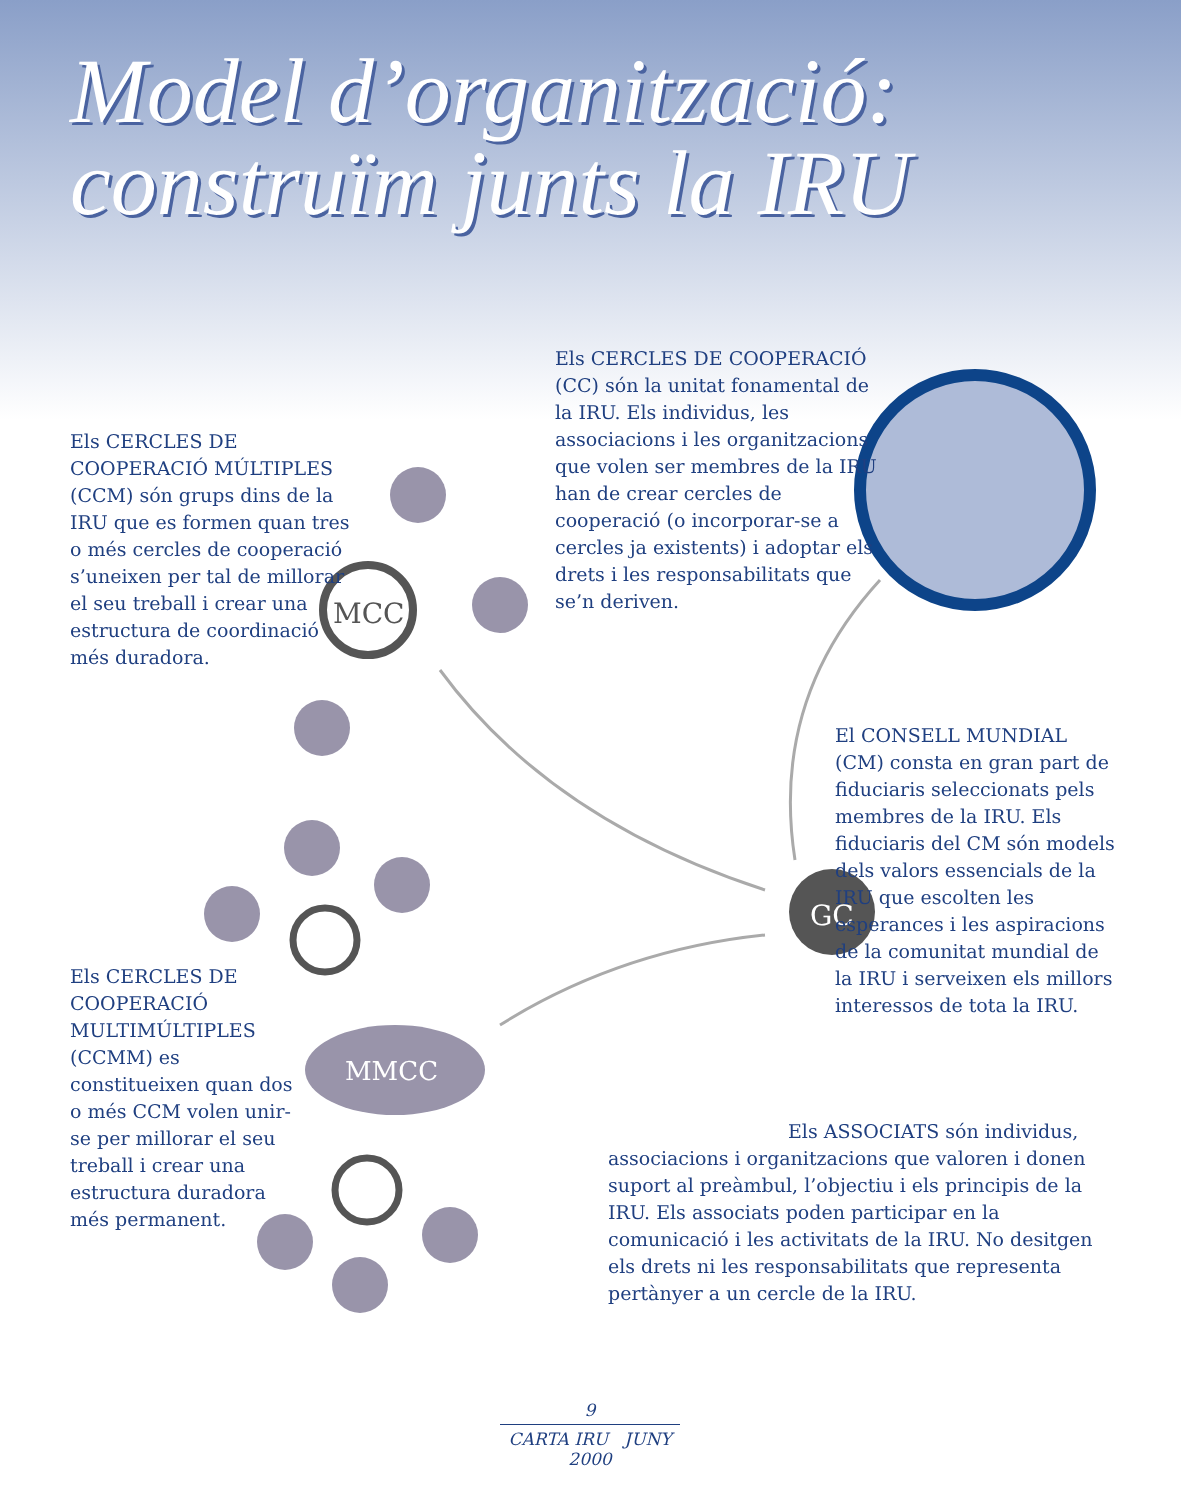MCC
GC
MMCC
Model d’organització:
construïm junts la IRU
Els CERCLES DE COOPERACIÓ (CC) són la unitat fonamental de la IRU. Els individus, les associacions i les organitzacions que volen ser membres de la IRU han de crear cercles de cooperació (o incorporar-se a cercles ja existents) i adoptar els drets i les responsabilitats que se’n deriven.
Els CERCLES DE COOPERACIÓ MÚLTIPLES (CCM) són grups dins de la IRU que es formen quan tres o més cercles de cooperació s’uneixen per tal de millorar el seu treball i crear una estructura de coordinació més duradora.
El CONSELL MUNDIAL (CM) consta en gran part de fiduciaris seleccionats pels membres de la IRU. Els fiduciaris del CM són models dels valors essencials de la IRU que escolten les esperances i les aspiracions de la comunitat mundial de la IRU i serveixen els millors interessos de tota la IRU.
Els CERCLES DE COOPERACIÓ MULTIMÚLTIPLES (CCMM) es constitueixen quan dos o més CCM volen unir-se per millorar el seu treball i crear una estructura duradora més permanent.
Els ASSOCIATS són individus, associacions i organitzacions que valoren i donen suport al preàmbul, l’objectiu i els principis de la IRU. Els associats poden participar en la comunicació i les activitats de la IRU. No desitgen els drets ni les responsabilitats que representa pertànyer a un cercle de la IRU.
9
CARTA IRU JUNY 2000